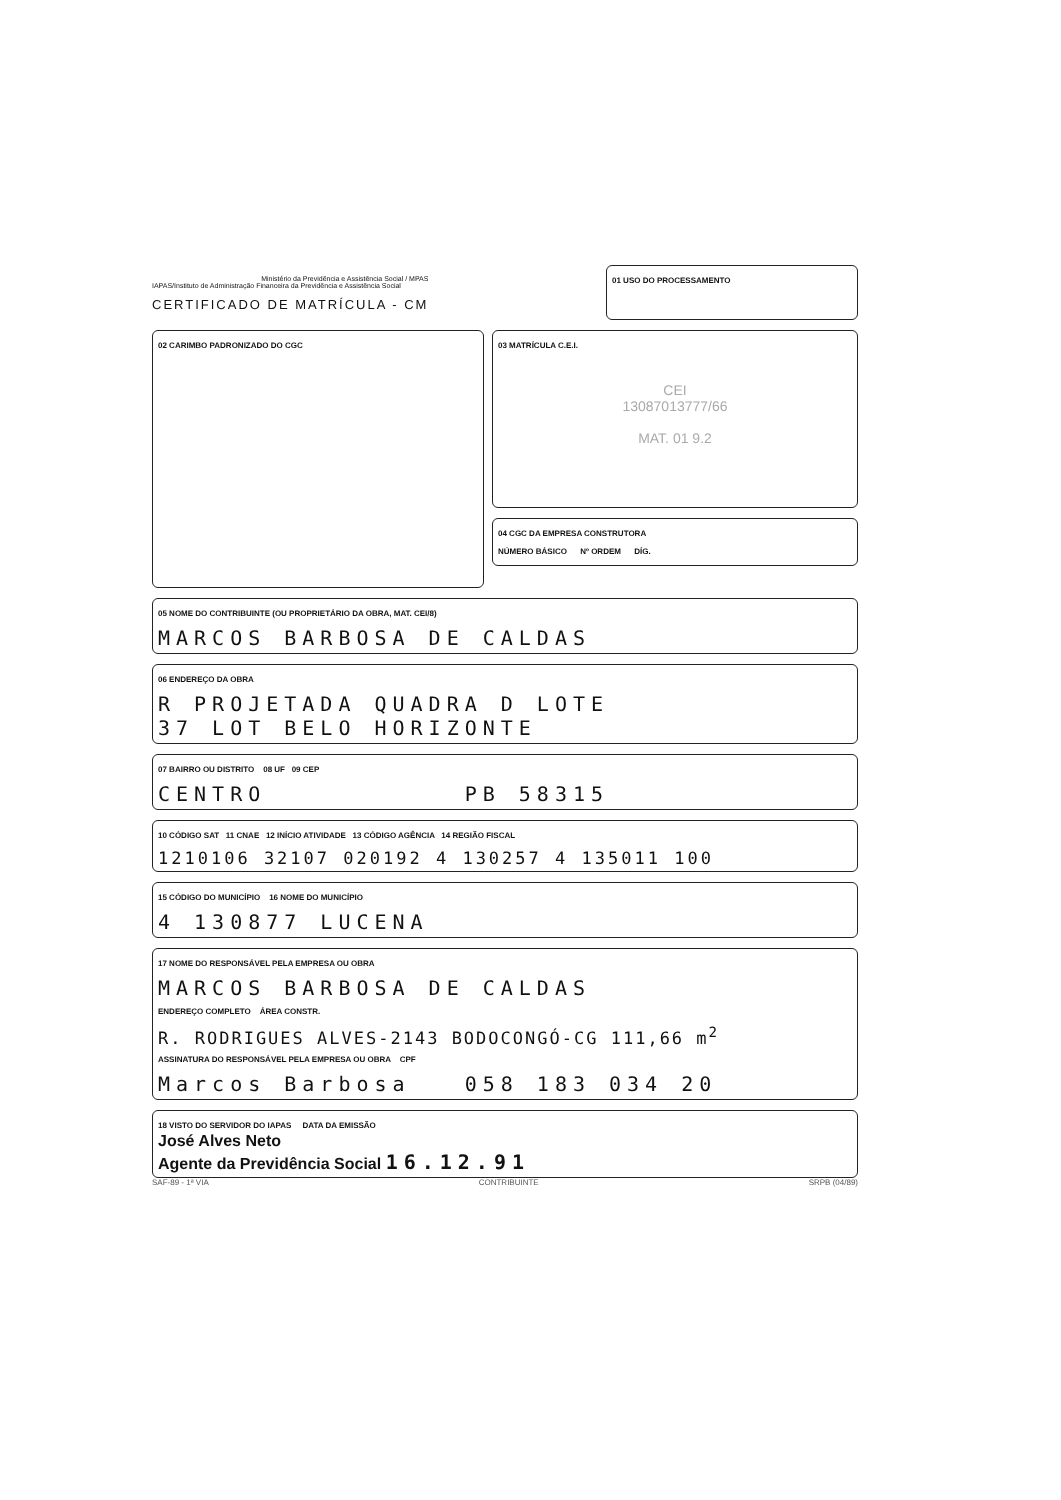Ministério da Previdência e Assistência Social / MPAS
IAPAS/Instituto de Administração Financeira da Previdência e Assistência Social
CERTIFICADO DE MATRÍCULA - CM
01 USO DO PROCESSAMENTO
02 CARIMBO PADRONIZADO DO CGC
03 MATRÍCULA C.E.I.
CEI
13087013777/66
MAT. 01 9.2
04 CGC DA EMPRESA CONSTRUTORA
NÚMERO BÁSICO Nº ORDEM DÍG.
05 NOME DO CONTRIBUINTE (OU PROPRIETÁRIO DA OBRA, MAT. CEI/8)
MARCOS BARBOSA DE CALDAS
06 ENDEREÇO DA OBRA
R PROJETADA QUADRA D LOTE
37 LOT BELO HORIZONTE
07 BAIRRO OU DISTRITO 08 UF 09 CEP
CENTRO PB 58315
10 CÓDIGO SAT 11 CNAE 12 INÍCIO ATIVIDADE 13 CÓDIGO AGÊNCIA 14 REGIÃO FISCAL
1210106 32107 020192 4 130257 4 135011 100
15 CÓDIGO DO MUNICÍPIO 16 NOME DO MUNICÍPIO
4 130877 LUCENA
17 NOME DO RESPONSÁVEL PELA EMPRESA OU OBRA
MARCOS BARBOSA DE CALDAS
ENDEREÇO COMPLETO ÁREA CONSTR.
R. RODRIGUES ALVES-2143 BODOCONGÓ-CG 111,66 m<sup>2</sup>
ASSINATURA DO RESPONSÁVEL PELA EMPRESA OU OBRA CPF
Marcos Barbosa 058 183 034 20
18 VISTO DO SERVIDOR DO IAPAS DATA DA EMISSÃO
José Alves Neto
Agente da Previdência Social 16.12.91
SAF-89 - 1ª VIA CONTRIBUINTE SRPB (04/89)